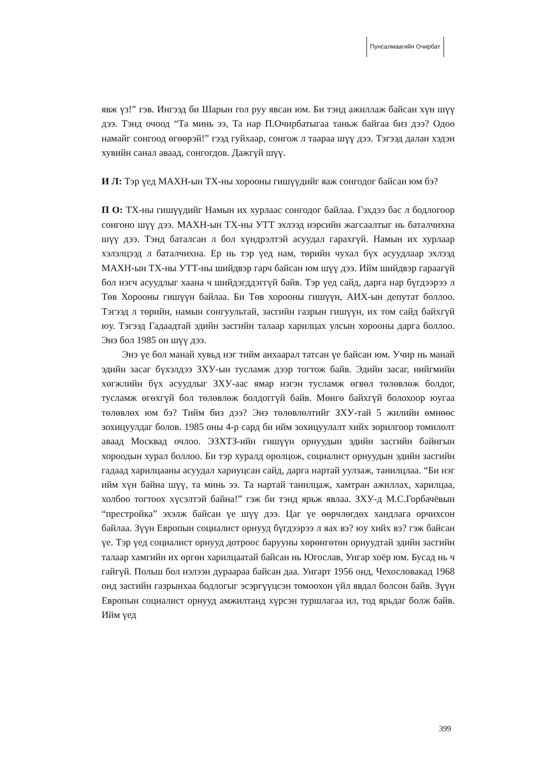Пунсалмаагийн Очирбат
явж үз!” гэв. Ингээд би Шарын гол руу явсан юм. Би тэнд ажиллаж байсан хүн шүү дээ. Тэнд очоод “Та минь ээ, Та нар П.Очирбатыгаа таньж байгаа биз дээ? Одоо намайг сонгоод өгөөрэй!” гээд гуйхаар, сонгож л тaaраа шүү дээ. Тэгээд далан хэдэн хувийн санал аваад, сонгогдов. Дажгүй шүү.
И Л: Тэр үед МАХН-ын ТХ-ны хорооны гишүүдийг яаж сонгодог байсан юм бэ?
П О: ТХ-ны гишүүдийг Намын их хурлаас сонгодог байлаа. Гэхдээ бас л бодлогоор сонгоно шүү дээ. МАХН-ын ТХ-ны УТТ эхлээд нэрсийн жагсаалтыг нь баталчихна шүү дээ. Тэнд баталсан л бол хүндрэлтэй асуудал гарахгүй. Намын их хурлаар хэлэлцээд л баталчихна. Ер нь тэр үед нам, төрийн чухал бүх асуудлаар эхлээд МАХН-ын ТХ-ны УТТ-ны шийдвэр гарч байсан юм шүү дээ. Ийм шийдвэр гараагүй бол нэгч асуудлыг хаана ч шийдэгддэггүй байв. Тэр үед сайд, дарга нар бүгдээрээ л Төв Хорооны гишүүн байлаа. Би Төв хорооны гишүүн, АИХ-ын депутат боллоо. Тэгээд л төрийн, намын сонгуультай, засгийн газрын гишүүн, их том сайд байхгүй юу. Тэгээд Гадаадтай эдийн засгийн талаар харилцах улсын хорооны дарга боллоо. Энэ бол 1985 он шүү дээ.
Энэ үе бол манай хувьд нэг тийм анхаарал татсан үе байсан юм. Учир нь манай эдийн засаг бүхэлдээ ЗХУ-ын тусламж дээр тогтож байв. Эдийн засаг, нийгмийн хөгжлийн бүх асуудлыг ЗХУ-аас ямар нэгэн тусламж өгвөл төлөвлөж болдог, тусламж өгөхгүй бол төлөвлөж болдоггүй байв. Мөнгө байхгүй болохоор юугаа төлөвлөх юм бэ? Тийм биз дээ? Энэ төлөвлөлтийг ЗХУ-тай 5 жилийн өмнөөс зохицуулдаг болов. 1985 оны 4-р сард би ийм зохицуулалт хийх зорилгоор томилолт аваад Москвад очлоо. ЭЗХТЗ-ийн гишүүн орнуудын эдийн засгийн байнгын хороодын хурал боллоо. Би тэр хуралд оролцож, социалист орнуудын эдийн засгийн гадаад харилцааны асуудал хариуцсан сайд, дарга нартай уулзаж, танилцлаа. “Би нэг ийм хүн байна шүү, та минь ээ. Та нартай танилцаж, хамтран ажиллах, харилцаа, холбоо тогтоох хүсэлтэй байна!” гэж би тэнд ярьж явлаа. ЗХУ-д М.С.Горбачёвын “престройка” эхэлж байсан үе шүү дээ. Цаг үе өөрчлөгдөх хандлага орчихсон байлаа. Зүүн Европын социалист орнууд бүгдээрээ л яах вэ? юу хийх вэ? гэж байсан үе. Тэр үед социалист орнууд дотроос барууны хөрөнгөтөн орнуудтай эдийн засгийн талаар хамгийн их өргөн харилцаатай байсан нь Югослав, Унгар хоёр юм. Бусад нь ч гайгүй. Польш бол нэлээн дураараа байсан даа. Унгарт 1956 онд, Чехословакад 1968 онд засгийн газрынхаа бодлогыг эсэргүүцсэн томоохон үйл явдал болсон байв. Зүүн Европын социалист орнууд амжилтанд хүрсэн туршлагаа ил, тод ярьдаг болж байв. Ийм үед
399